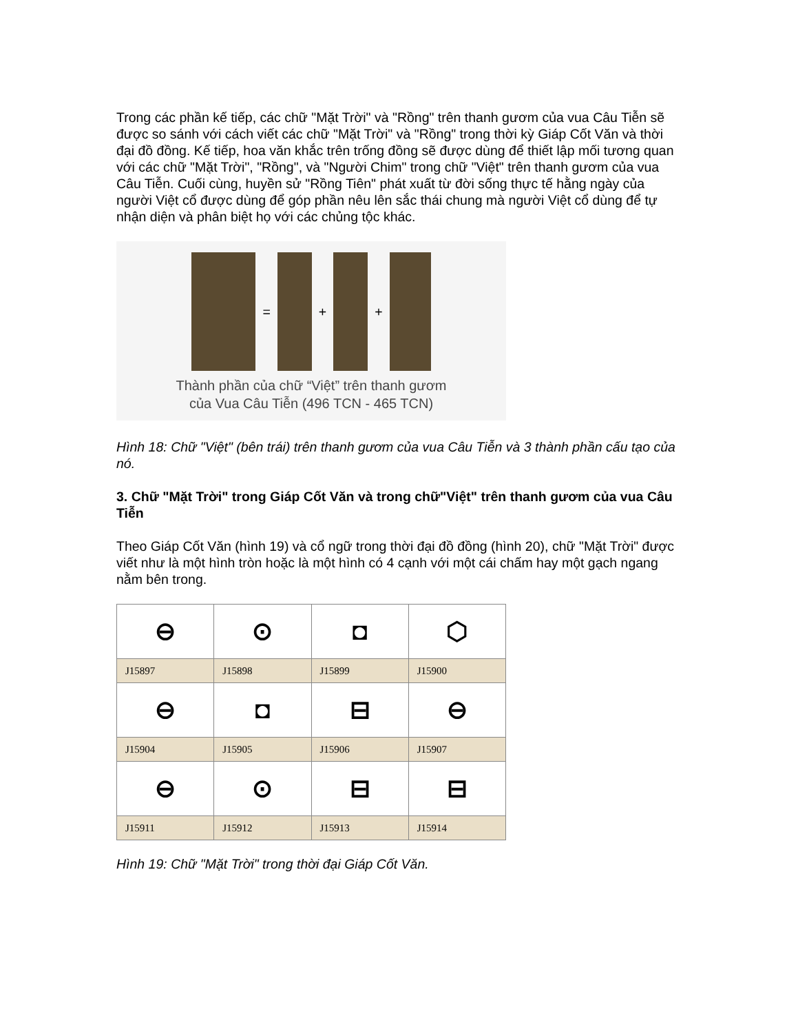Trong các phần kế tiếp, các chữ "Mặt Trời" và "Rồng" trên thanh gươm của vua Câu Tiễn sẽ được so sánh với cách viết các chữ "Mặt Trời" và "Rồng" trong thời kỳ Giáp Cốt Văn và thời đại đồ đồng. Kế tiếp, hoa văn khắc trên trống đồng sẽ được dùng để thiết lập mối tương quan với các chữ "Mặt Trời", "Rồng", và "Người Chim" trong chữ "Việt" trên thanh gươm của vua Câu Tiễn. Cuối cùng, huyền sử "Rồng Tiên" phát xuất từ đời sống thực tế hằng ngày của người Việt cổ được dùng để góp phần nêu lên sắc thái chung mà người Việt cổ dùng để tự nhận diện và phân biệt họ với các chủng tộc khác.
= + +
Thành phần của chữ “Việt” trên thanh gươm
của Vua Câu Tiễn (496 TCN - 465 TCN)
Hình 18: Chữ "Việt" (bên trái) trên thanh gươm của vua Câu Tiễn và 3 thành phần cấu tạo của nó.
3. Chữ "Mặt Trời" trong Giáp Cốt Văn và trong chữ"Việt" trên thanh gươm của vua Câu Tiễn
Theo Giáp Cốt Văn (hình 19) và cổ ngữ trong thời đại đồ đồng (hình 20), chữ "Mặt Trời" được viết như là một hình tròn hoặc là một hình có 4 cạnh với một cái chấm hay một gạch ngang nằm bên trong.
| ⊖ | ⊙ | ◘ | ⬡ |
| J15897 | J15898 | J15899 | J15900 |
| ⊖ | ◘ | ⊟ | ⊖ |
| J15904 | J15905 | J15906 | J15907 |
| ⊖ | ⊙ | ⊟ | ⊟ |
| J15911 | J15912 | J15913 | J15914 |
Hình 19: Chữ "Mặt Trời" trong thời đại Giáp Cốt Văn.